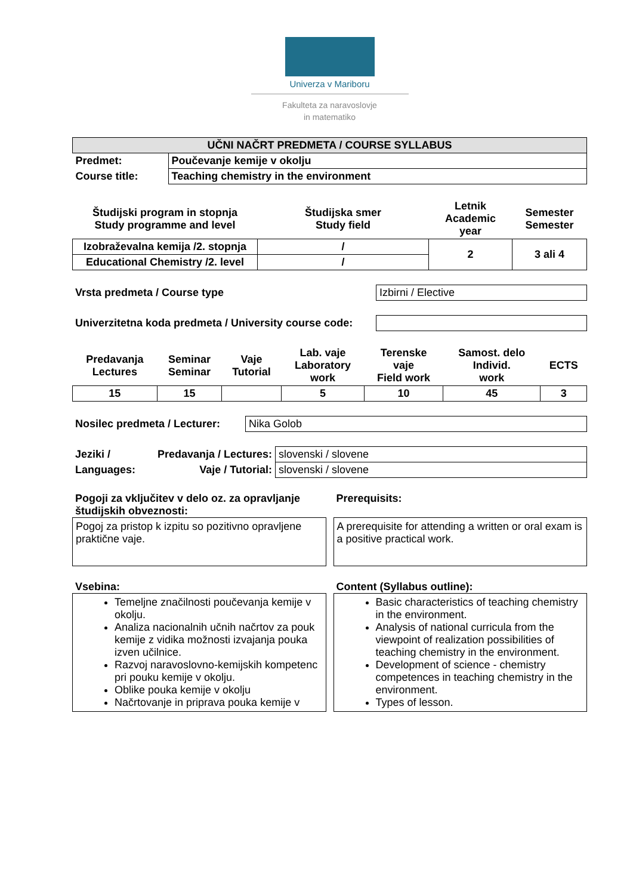Univerza v Mariboru
Fakulteta za naravoslovje
in matematiko
| UČNI NAČRT PREDMETA / COURSE SYLLABUS | |
| Predmet: | Poučevanje kemije v okolju |
| Course title: | Teaching chemistry in the environment |
| Študijski program in stopnja Study programme and level | Študijska smer Study field | Letnik Academic year | Semester Semester |
| Izobraževalna kemija /2. stopnja | / | 2 | 3 ali 4 |
| Educational Chemistry /2. level | / | | |
| Vrsta predmeta / Course type | Izbirni / Elective |
| Univerzitetna koda predmeta / University course code: | |
| Predavanja Lectures | Seminar Seminar | Vaje Tutorial | Lab. vaje Laboratory work | Terenske vaje Field work | Samost. delo Individ. work | ECTS |
| 15 | 15 | | 5 | 10 | 45 | 3 |
| Nosilec predmeta / Lecturer: | Nika Golob |
| Jeziki / | Predavanja / Lectures: | slovenski / slovene |
| Languages: | Vaje / Tutorial: | slovenski / slovene |
Pogoji za vključitev v delo oz. za opravljanje študijskih obveznosti:
Pogoj za pristop k izpitu so pozitivno opravljene praktične vaje.
Prerequisits:
A prerequisite for attending a written or oral exam is a positive practical work.
Vsebina:
Temeljne značilnosti poučevanja kemije v okolju.
Analiza nacionalnih učnih načrtov za pouk kemije z vidika možnosti izvajanja pouka izven učilnice.
Razvoj naravoslovno-kemijskih kompetenc pri pouku kemije v okolju.
Oblike pouka kemije v okolju
Načrtovanje in priprava pouka kemije v
Content (Syllabus outline):
Basic characteristics of teaching chemistry in the environment.
Analysis of national curricula from the viewpoint of realization possibilities of teaching chemistry in the environment.
Development of science - chemistry competences in teaching chemistry in the environment.
Types of lesson.